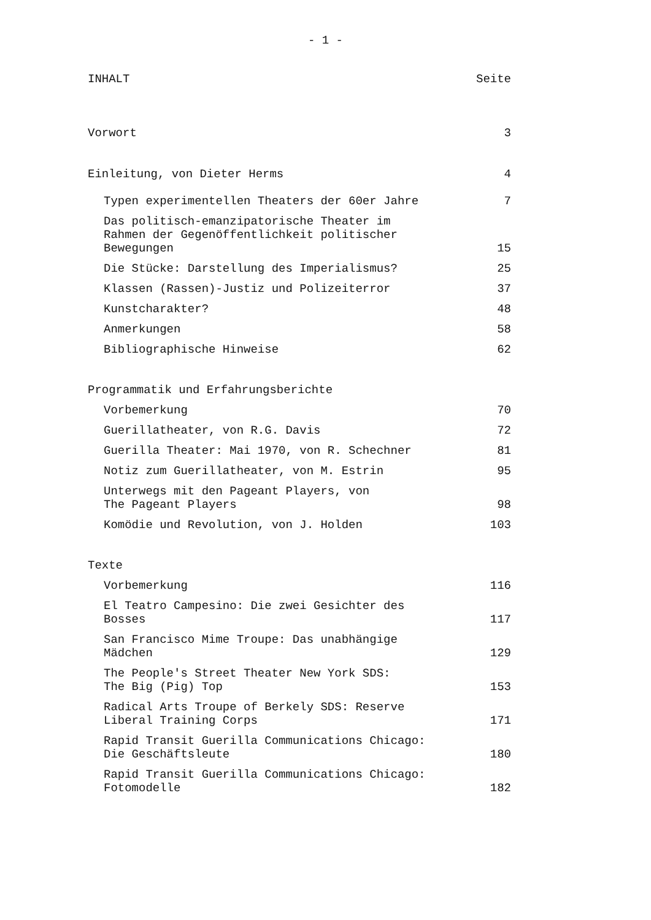- 1 -
INHALT Seite
Vorwort 3
Einleitung, von Dieter Herms 4
Typen experimentellen Theaters der 60er Jahre 7
Das politisch-emanzipatorische Theater im
Rahmen der Gegenöffentlichkeit politischer
Bewegungen 15
Die Stücke: Darstellung des Imperialismus? 25
Klassen (Rassen)-Justiz und Polizeiterror 37
Kunstcharakter? 48
Anmerkungen 58
Bibliographische Hinweise 62
Programmatik und Erfahrungsberichte
Vorbemerkung 70
Guerillatheater, von R.G. Davis 72
Guerilla Theater: Mai 1970, von R. Schechner 81
Notiz zum Guerillatheater, von M. Estrin 95
Unterwegs mit den Pageant Players, von
The Pageant Players 98
Komödie und Revolution, von J. Holden 103
Texte
Vorbemerkung 116
El Teatro Campesino: Die zwei Gesichter des
Bosses 117
San Francisco Mime Troupe: Das unabhängige
Mädchen 129
The People's Street Theater New York SDS:
The Big (Pig) Top 153
Radical Arts Troupe of Berkely SDS: Reserve
Liberal Training Corps 171
Rapid Transit Guerilla Communications Chicago:
Die Geschäftsleute 180
Rapid Transit Guerilla Communications Chicago:
Fotomodelle 182